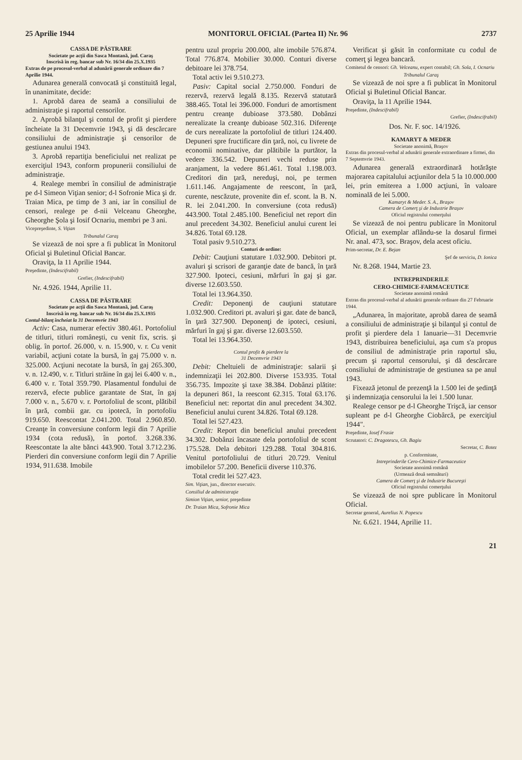25 Aprilie 1944 MONITORUL OFICIAL (Partea II) Nr. 96 2737
CASSA DE PĂSTRARE
Societate pe acţii din Sasca Montană, jud. Caraş
Inscrisă în reg. bancar sub Nr. 16/34 din 25.X.1935
Extras de pe procesul-verbal al adunării generale ordinare din 7 Aprilie 1944.
Adunarea generală convocată şi constituită legal, în unanimitate, decide:
1. Aprobă darea de seamă a consiliului de administraţie şi raportul censorilor.
2. Aprobă bilanţul şi contul de profit şi pierdere încheiate la 31 Decemvrie 1943, şi dă descărcare consiliului de administraţie şi censorilor de gestiunea anului 1943.
3. Aprobă repartiţia beneficiului net realizat pe exerciţiul 1943, conform propunerii consiliului de administraţie.
4. Realege membri în consiliul de administraţie pe d-l Simeon Viţian senior; d-l Sofronie Mica şi dr. Traian Mica, pe timp de 3 ani, iar în consiliul de censori, realege pe d-nii Velceanu Gheorghe, Gheorghe Şola şi Iosif Ocnariu, membri pe 3 ani.
Vicepreşedinte, S. Viţian
Tribunalul Caraş
Se vizează de noi spre a fi publicat în Monitorul Oficial şi Buletinul Oficial Bancar.
Oraviţa, la 11 Aprilie 1944.
Preşedinte, (Indescifrabil)
Grefier, (Indescifrabil)
Nr. 4.926. 1944, Aprilie 11.
CASSA DE PĂSTRARE
Societate pe acţii din Sasca Montană, jud. Caraş
Inscrisă în reg. bancar sub Nr. 16/34 din 25.X.1935
Contul-bilanţ încheiat la 31 Decemvrie 1943
Activ: Casa, numerar efectiv 380.461. Portofoliul de titluri, titluri româneşti, cu venit fix, scris. şi oblig. în portof. 26.000, v. n. 15.900, v. r. Cu venit variabil, acţiuni cotate la bursă, în gaj 75.000 v. n. 325.000. Acţiuni necotate la bursă, în gaj 265.300, v. n. 12.490, v. r. Titluri străine în gaj lei 6.400 v. n., 6.400 v. r. Total 359.790. Plasamentul fondului de rezervă, efecte publice garantate de Stat, în gaj 7.000 v. n., 5.670 v. r. Portofoliul de scont, plătibil în ţară, combii gar. cu ipotecă, în portofoliu 919.650. Reescontat 2.041.200. Total 2.960.850. Creanţe în conversiune conform legii din 7 Aprilie 1934 (cota redusă), în portof. 3.268.336. Reescontate la alte bănci 443.900. Total 3.712.236. Pierderi din conversiune conform legii din 7 Aprilie 1934, 911.638. Imobile
pentru uzul propriu 200.000, alte imobile 576.874. Total 776.874. Mobilier 30.000. Conturi diverse debitoare lei 378.754.
Total activ lei 9.510.273.
Pasiv: Capital social 2.750.000. Fonduri de rezervă, rezervă legală 8.135. Rezervă statutară 388.465. Total lei 396.000. Fonduri de amortisment pentru creanţe dubioase 373.580. Dobânzi nerealizate la creanţe dubioase 502.316. Diferenţe de curs nerealizate la portofoliul de titluri 124.400. Depuneri spre fructificare din ţară, noi, cu livrete de economii nominative, dar plătibile la purtător, la vedere 336.542. Depuneri vechi reduse prin aranjament, la vedere 861.461. Total 1.198.003. Creditori din ţară, nereduşi, noi, pe termen 1.611.146. Angajamente de reescont, în ţară, curente, nescăzute, provenite din ef. scont. la B. N. R. lei 2.041.200. In conversiune (cota redusă) 443.900. Total 2.485.100. Beneficiul net report din anul precedent 34.302. Beneficiul anului curent lei 34.826. Total 69.128.
Total pasiv 9.510.273.
Conturi de ordine:
Debit: Cauţiuni statutare 1.032.900. Debitori pt. avaluri şi scrisori de garanţie date de bancă, în ţară 327.900. Ipoteci, cesiuni, mărfuri în gaj şi gar. diverse 12.603.550.
Total lei 13.964.350.
Credit: Deponenţi de cauţiuni statutare 1.032.900. Creditori pt. avaluri şi gar. date de bancă, în ţară 327.900. Deponenţi de ipoteci, cesiuni, mărfuri în gaj şi gar. diverse 12.603.550.
Total lei 13.964.350.
Contul profit & pierdere la
31 Decemvrie 1943
Debit: Cheltuieli de administraţie: salarii şi indemnizaţii lei 202.800. Diverse 153.935. Total 356.735. Impozite şi taxe 38.384. Dobânzi plătite: la depuneri 861, la reescont 62.315. Total 63.176. Beneficiul net: reportat din anul precedent 34.302. Beneficiul anului curent 34.826. Total 69.128.
Total lei 527.423.
Credit: Report din beneficiul anului precedent 34.302. Dobânzi încasate dela portofoliul de scont 175.528. Dela debitori 129.288. Total 304.816. Venitul portofoliului de titluri 20.729. Venitul imobilelor 57.200. Beneficii diverse 110.376.
Total credit lei 527.423.
Sim. Viţian, jun., director executiv.
Consiliul de administraţie
Simion Viţian, senior, preşedinte
Dr. Traian Mica, Sofronie Mica
Verificat şi găsit în conformitate cu codul de comerţ şi legea bancară.
Comitetul de censori: Gh. Velceanu, expert contabil; Gh. Sola, I. Ocnariu
Tribunalul Caraş
Se vizează de noi spre a fi publicat în Monitorul Oficial şi Buletinul Oficial Bancar.
Oraviţa, la 11 Aprilie 1944.
Preşedinte, (Indescifrabil)
Grefier, (Indescifrabil)
Dos. Nr. F. soc. 14/1926.
KAMARYT & MEDER
Societate anonimă, Braşov
Extras din procesul-verbal al adunării generale extraordinare a firmei, din 7 Septemvrie 1943.
Adunarea generală extraordinară hotărăşte majorarea capitalului acţiunilor dela 5 la 10.000.000 lei, prin emiterea a 1.000 acţiuni, în valoare nominală de lei 5.000.
Kamaryt & Meder. S. A., Braşov
Camera de Comerţ şi de Industrie Braşov
Oficiul registrului comerţului
Se vizează de noi pentru publicare în Monitorul Oficial, un exemplar aflându-se la dosarul firmei Nr. anal. 473, soc. Braşov, dela acest oficiu.
Prim-secretar, Dr. E. Bejan
Şef de serviciu, D. Ionica
Nr. 8.268. 1944, Martie 23.
INTREPRINDERILE
CERO-CHIMICE-FARMACEUTICE
Societate anonimă română
Extras din procesul-verbal al adunării generale ordinare din 27 Februarie 1944.
„Adunarea, în majoritate, aprobă darea de seamă a consiliului de administraţie şi bilanţul şi contul de profit şi pierdere dela 1 Ianuarie—31 Decemvrie 1943, distribuirea beneficiului, aşa cum s'a propus de consiliul de administraţie prin raportul său, precum şi raportul censorului, şi dă descărcare consiliului de administraţie de gestiunea sa pe anul 1943.
Fixează jetonul de prezenţă la 1.500 lei de şedinţă şi indemnizaţia censorului la lei 1.500 lunar.
Realege censor pe d-l Gheorghe Trişcă, iar censor supleant pe d-l Gheorghe Ciobârcă, pe exerciţiul 1944".
Preşedinte, Iosef Frasie
Scrutatori: C. Dragotescu, Gh. Bagiu
Secretar, C. Botez
p. Conformitate,
Intreprinderile Cero-Chimice-Farmaceutice
Societate anonimă română
(Urmează două semnături)
Camera de Comerţ şi de Industrie Bucureşti
Oficiul registrului comerţului
Se vizează de noi spre publicare în Monitorul Oficial.
Secretar general, Aurelius N. Popescu
Nr. 6.621. 1944, Aprilie 11.
21